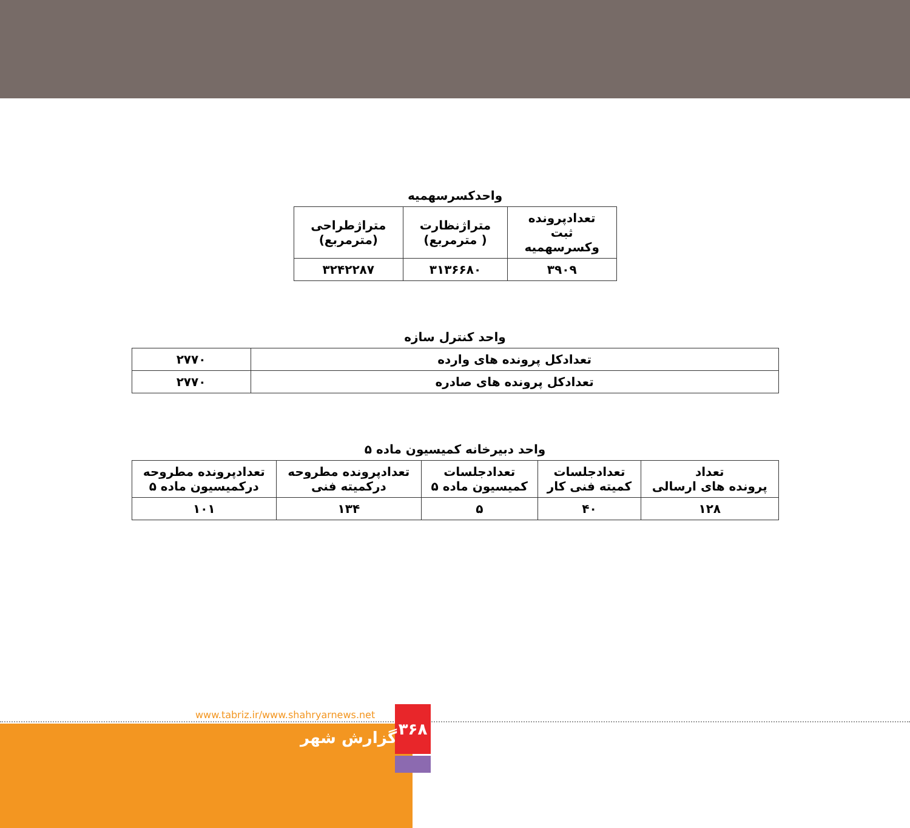واحدکسرسهمیه
| تعدادپرونده ثبت وکسرسهمیه | متراژنظارت ( مترمربع) | متراژطراحی (مترمربع) |
| --- | --- | --- |
| ۳۹۰۹ | ۳۱۳۶۶۸۰ | ۳۲۴۲۲۸۷ |
واحد کنترل سازه
| تعدادکل پرونده های وارده | ۲۷۷۰ |
| تعدادکل پرونده های صادره | ۲۷۷۰ |
واحد دبیرخانه کمیسیون ماده ۵
| تعداد پرونده های ارسالی | تعدادجلسات کمیته فنی کار | تعدادجلسات کمیسیون ماده ۵ | تعدادپرونده مطروحه درکمیته فنی | تعدادپرونده مطروحه درکمیسیون ماده ۵ |
| --- | --- | --- | --- | --- |
| ۱۲۸ | ۴۰ | ۵ | ۱۳۴ | ۱۰۱ |
www.tabriz.ir/www.shahryarnews.net
۳۶۸
گزارش شهر